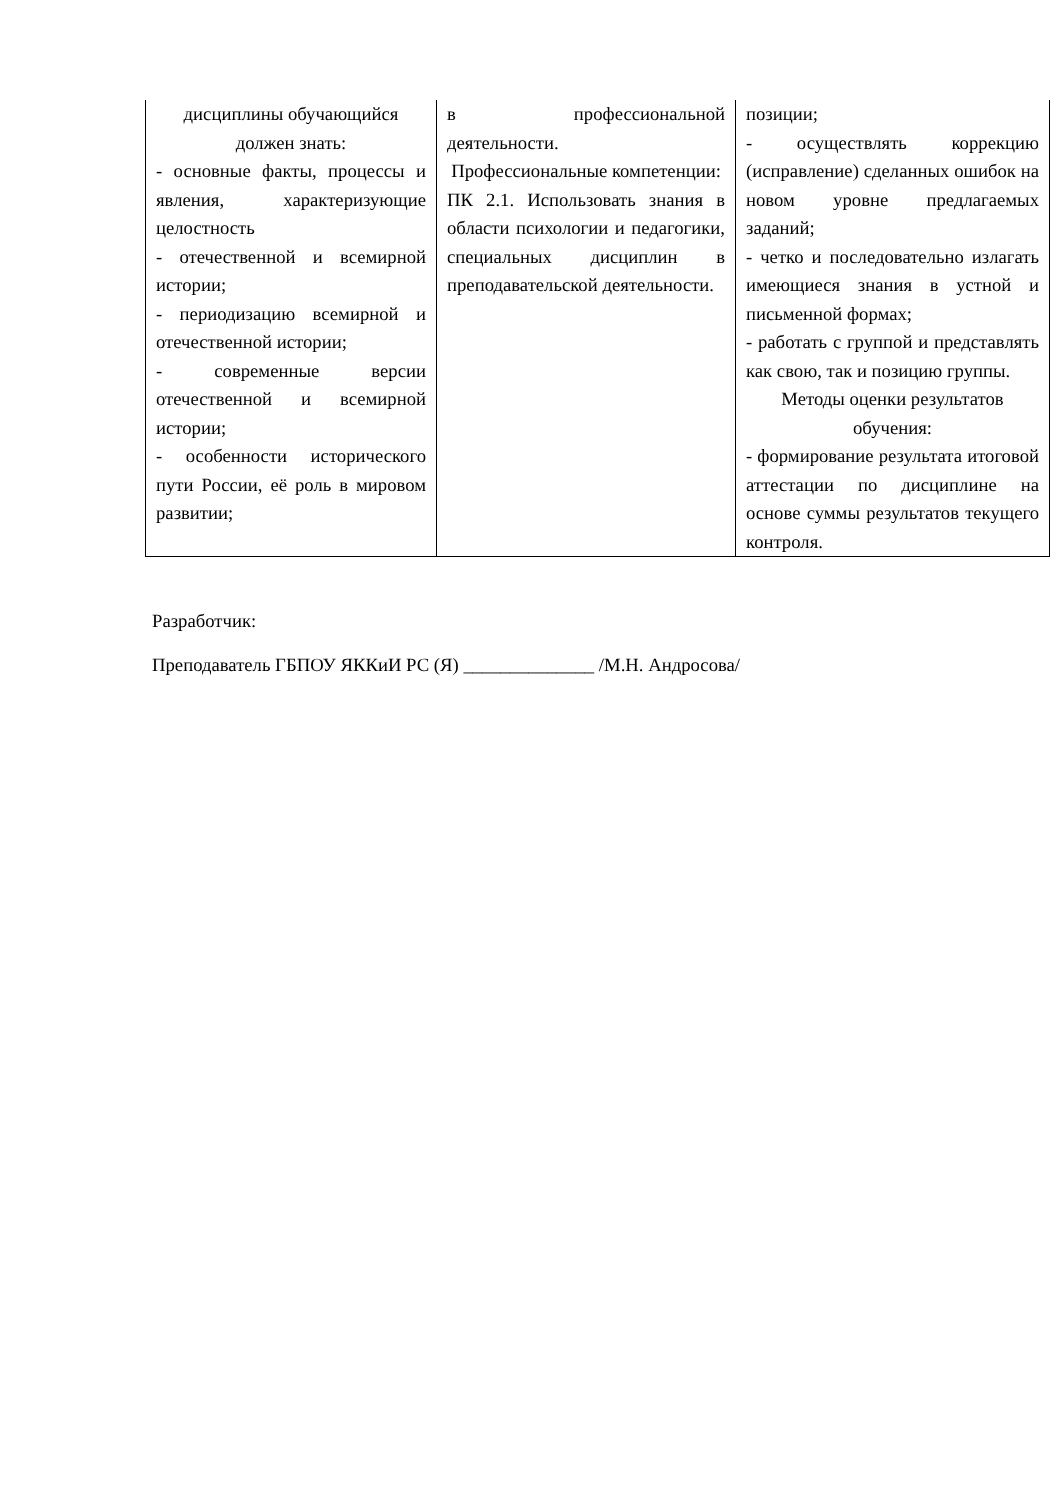| дисциплины обучающийся должен знать: - основные факты, процессы и явления, характеризующие целостность - отечественной и всемирной истории; - периодизацию всемирной и отечественной истории; - современные версии отечественной и всемирной истории; - особенности исторического пути России, её роль в мировом развитии; | в профессиональной деятельности. Профессиональные компетенции: ПК 2.1. Использовать знания в области психологии и педагогики, специальных дисциплин в преподавательской деятельности. | позиции; - осуществлять коррекцию (исправление) сделанных ошибок на новом уровне предлагаемых заданий; - четко и последовательно излагать имеющиеся знания в устной и письменной формах; - работать с группой и представлять как свою, так и позицию группы. Методы оценки результатов обучения: - формирование результата итоговой аттестации по дисциплине на основе суммы результатов текущего контроля. |
Разработчик:
Преподаватель ГБПОУ ЯККиИ РС (Я) ______________ /М.Н. Андросова/